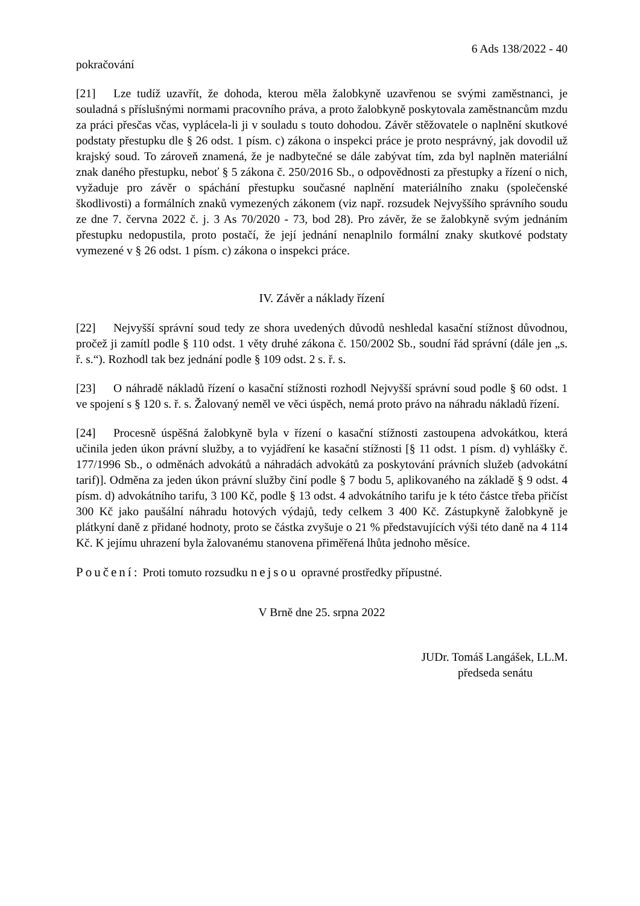6 Ads 138/2022 - 40
pokračování
[21] Lze tudíž uzavřít, že dohoda, kterou měla žalobkyně uzavřenou se svými zaměstnanci, je souladná s příslušnými normami pracovního práva, a proto žalobkyně poskytovala zaměstnancům mzdu za práci přesčas včas, vyplácela-li ji v souladu s touto dohodou. Závěr stěžovatele o naplnění skutkové podstaty přestupku dle § 26 odst. 1 písm. c) zákona o inspekci práce je proto nesprávný, jak dovodil už krajský soud. To zároveň znamená, že je nadbytečné se dále zabývat tím, zda byl naplněn materiální znak daného přestupku, neboť § 5 zákona č. 250/2016 Sb., o odpovědnosti za přestupky a řízení o nich, vyžaduje pro závěr o spáchání přestupku současné naplnění materiálního znaku (společenské škodlivosti) a formálních znaků vymezených zákonem (viz např. rozsudek Nejvyššího správního soudu ze dne 7. června 2022 č. j. 3 As 70/2020 - 73, bod 28). Pro závěr, že se žalobkyně svým jednáním přestupku nedopustila, proto postačí, že její jednání nenaplnilo formální znaky skutkové podstaty vymezené v § 26 odst. 1 písm. c) zákona o inspekci práce.
IV. Závěr a náklady řízení
[22] Nejvyšší správní soud tedy ze shora uvedených důvodů neshledal kasační stížnost důvodnou, pročež ji zamítl podle § 110 odst. 1 věty druhé zákona č. 150/2002 Sb., soudní řád správní (dále jen „s. ř. s.“). Rozhodl tak bez jednání podle § 109 odst. 2 s. ř. s.
[23] O náhradě nákladů řízení o kasační stížnosti rozhodl Nejvyšší správní soud podle § 60 odst. 1 ve spojení s § 120 s. ř. s. Žalovaný neměl ve věci úspěch, nemá proto právo na náhradu nákladů řízení.
[24] Procesně úspěšná žalobkyně byla v řízení o kasační stížnosti zastoupena advokátkou, která učinila jeden úkon právní služby, a to vyjádření ke kasační stížnosti [§ 11 odst. 1 písm. d) vyhlášky č. 177/1996 Sb., o odměnách advokátů a náhradách advokátů za poskytování právních služeb (advokátní tarif)]. Odměna za jeden úkon právní služby činí podle § 7 bodu 5, aplikovaného na základě § 9 odst. 4 písm. d) advokátního tarifu, 3 100 Kč, podle § 13 odst. 4 advokátního tarifu je k této částce třeba přičíst 300 Kč jako paušální náhradu hotových výdajů, tedy celkem 3 400 Kč. Zástupkyně žalobkyně je plátkyní daně z přidané hodnoty, proto se částka zvyšuje o 21 % představujících výši této daně na 4 114 Kč. K jejímu uhrazení byla žalovanému stanovena přiměřená lhůta jednoho měsíce.
Poučení: Proti tomuto rozsudku nejsou opravné prostředky přípustné.
V Brně dne 25. srpna 2022
JUDr. Tomáš Langášek, LL.M.
předseda senátu